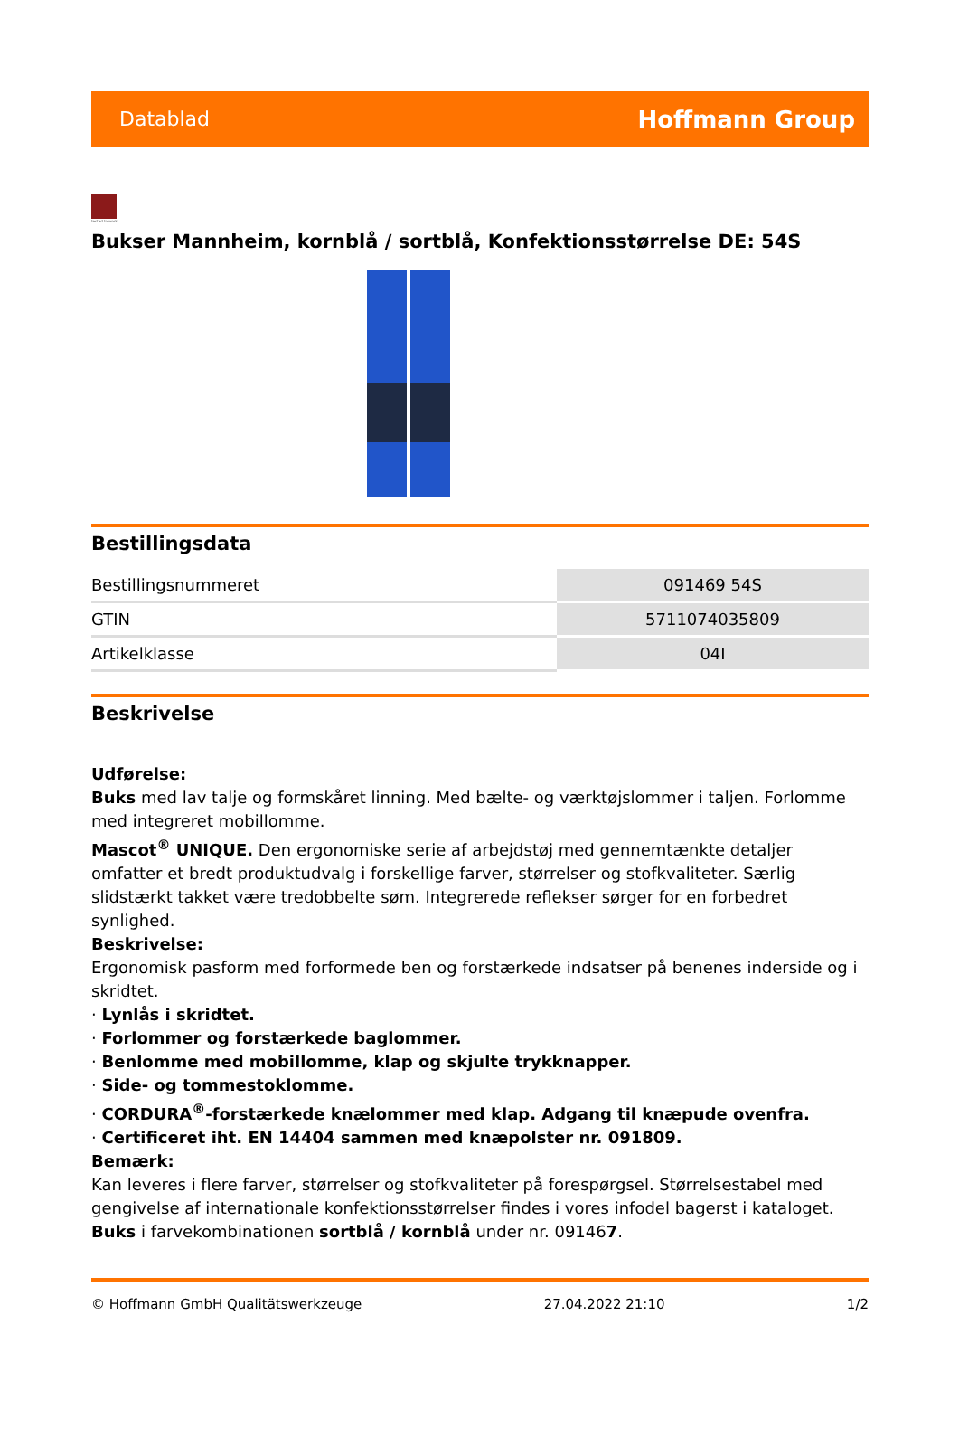Datablad Hoffmann Group
tested to work
Bukser Mannheim, kornblå / sortblå, Konfektionsstørrelse DE: 54S
Bestillingsdata
| Bestillingsnummeret | 091469 54S |
| GTIN | 5711074035809 |
| Artikelklasse | 04I |
Beskrivelse
Udførelse:
Buks med lav talje og formskåret linning. Med bælte- og værktøjslommer i taljen. Forlomme med integreret mobillomme.
Mascot<sup>®</sup> UNIQUE. Den ergonomiske serie af arbejdstøj med gennemtænkte detaljer omfatter et bredt produktudvalg i forskellige farver, størrelser og stofkvaliteter. Særlig slidstærkt takket være tredobbelte søm. Integrerede reflekser sørger for en forbedret synlighed.
Beskrivelse:
Ergonomisk pasform med forformede ben og forstærkede indsatser på benenes inderside og i skridtet.
· Lynlås i skridtet.
· Forlommer og forstærkede baglommer.
· Benlomme med mobillomme, klap og skjulte trykknapper.
· Side- og tommestoklomme.
· CORDURA<sup>®</sup>-forstærkede knælommer med klap. Adgang til knæpude ovenfra.
· Certificeret iht. EN 14404 sammen med knæpolster nr. 091809.
Bemærk:
Kan leveres i flere farver, størrelser og stofkvaliteter på forespørgsel. Størrelsestabel med gengivelse af internationale konfektionsstørrelser findes i vores infodel bagerst i kataloget.
Buks i farvekombinationen sortblå / kornblå under nr. 091467.
© Hoffmann GmbH Qualitätswerkzeuge 27.04.2022 21:10 1/2